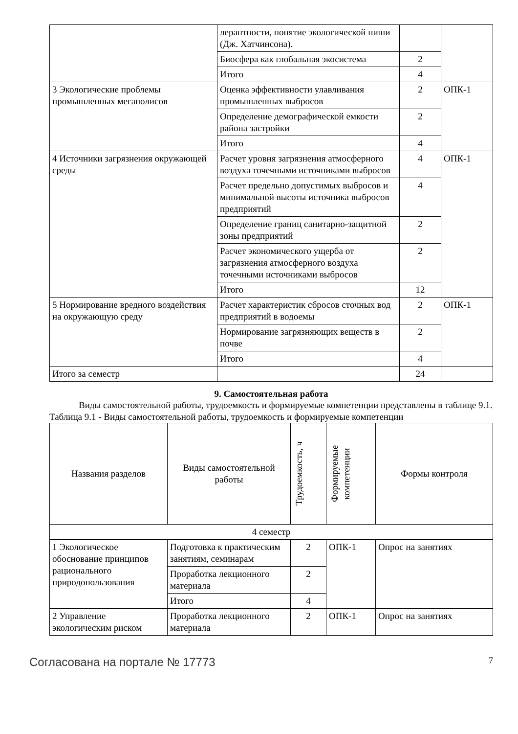| | лерантности, понятие экологической ниши (Дж. Хатчинсона). | | |
| | Биосфера как глобальная экосистема | 2 | |
| | Итого | 4 | |
| 3 Экологические проблемы промышленных мегаполисов | Оценка эффективности улавливания промышленных выбросов | 2 | ОПК-1 |
| | Определение демографической емкости района застройки | 2 | |
| | Итого | 4 | |
| 4 Источники загрязнения окружающей среды | Расчет уровня загрязнения атмосферного воздуха точечными источниками выбросов | 4 | ОПК-1 |
| | Расчет предельно допустимых выбросов и минимальной высоты источника выбросов предприятий | 4 | |
| | Определение границ санитарно-защитной зоны предприятий | 2 | |
| | Расчет экономического ущерба от загрязнения атмосферного воздуха точечными источниками выбросов | 2 | |
| | Итого | 12 | |
| 5 Нормирование вредного воздействия на окружающую среду | Расчет характеристик сбросов сточных вод предприятий в водоемы | 2 | ОПК-1 |
| | Нормирование загрязняющих веществ в почве | 2 | |
| | Итого | 4 | |
| Итого за семестр | | 24 | |
9. Самостоятельная работа
Виды самостоятельной работы, трудоемкость и формируемые компетенции представлены в таблице 9.1.
Таблица 9.1 - Виды самостоятельной работы, трудоемкость и формируемые компетенции
| Названия разделов | Виды самостоятельной работы | Трудоемкость, ч | Формируемые компетенции | Формы контроля |
| --- | --- | --- | --- | --- |
| 4 семестр | | | | |
| 1 Экологическое обоснование принципов рационального природопользования | Подготовка к практическим занятиям, семинарам | 2 | ОПК-1 | Опрос на занятиях |
| | Проработка лекционного материала | 2 | | |
| | Итого | 4 | | |
| 2 Управление экологическим риском | Проработка лекционного материала | 2 | ОПК-1 | Опрос на занятиях |
Согласована на портале № 17773 7